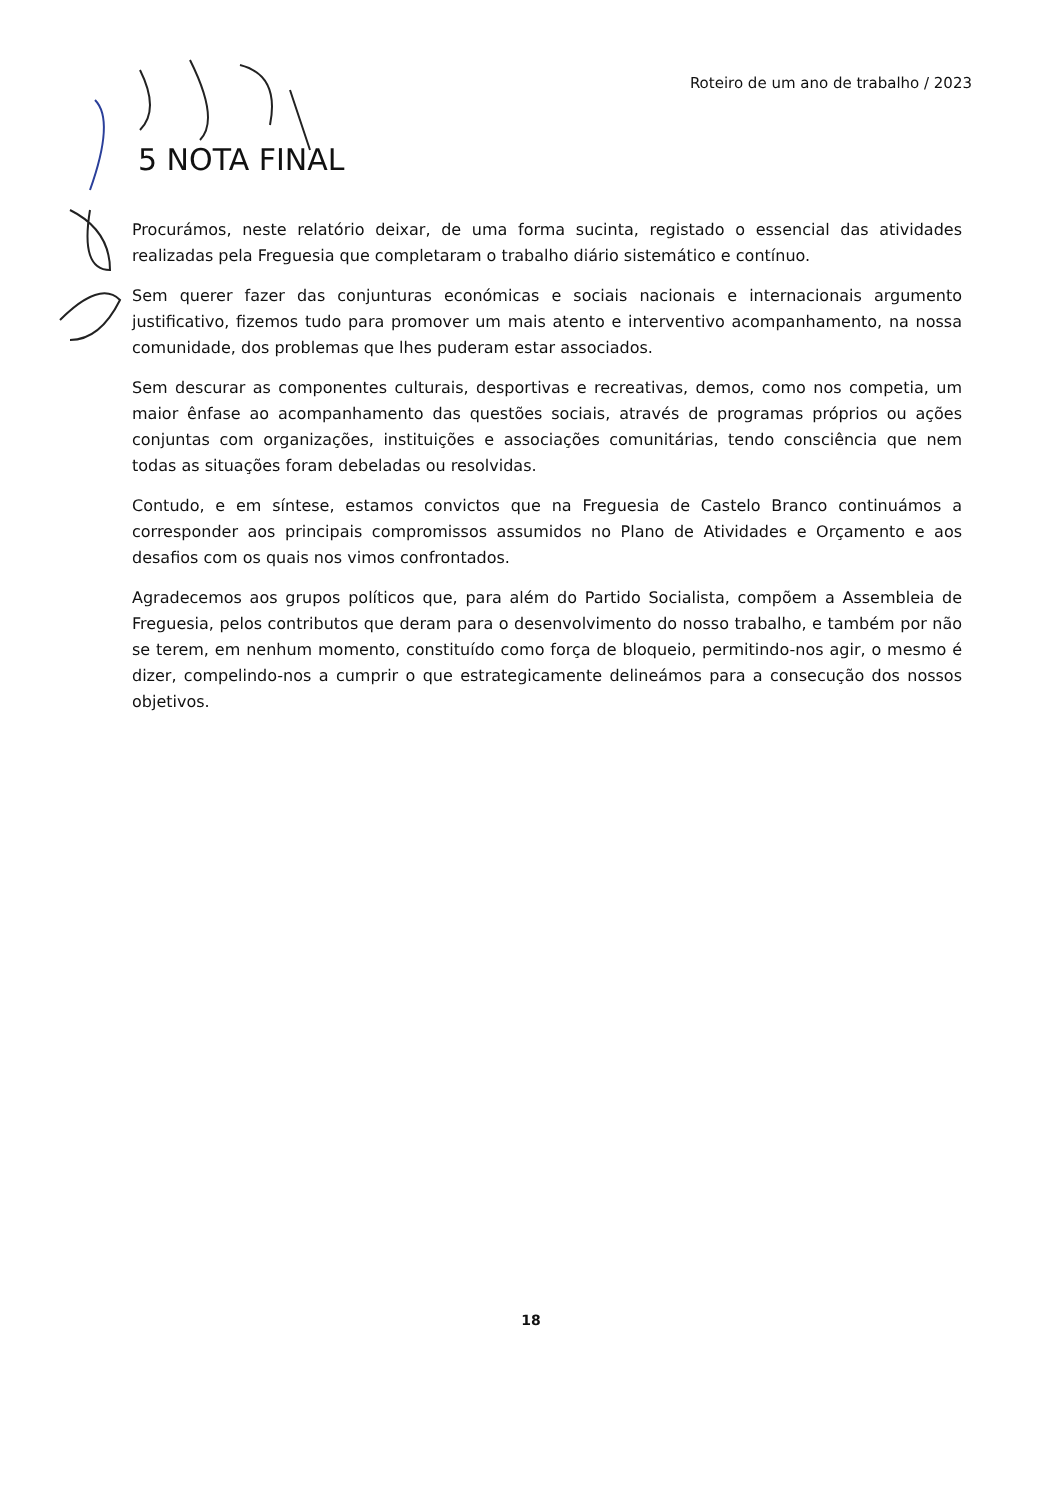Roteiro de um ano de trabalho / 2023
5 NOTA FINAL
Procurámos, neste relatório deixar, de uma forma sucinta, registado o essencial das atividades realizadas pela Freguesia que completaram o trabalho diário sistemático e contínuo.
Sem querer fazer das conjunturas económicas e sociais nacionais e internacionais argumento justificativo, fizemos tudo para promover um mais atento e interventivo acompanhamento, na nossa comunidade, dos problemas que lhes puderam estar associados.
Sem descurar as componentes culturais, desportivas e recreativas, demos, como nos competia, um maior ênfase ao acompanhamento das questões sociais, através de programas próprios ou ações conjuntas com organizações, instituições e associações comunitárias, tendo consciência que nem todas as situações foram debeladas ou resolvidas.
Contudo, e em síntese, estamos convictos que na Freguesia de Castelo Branco continuámos a corresponder aos principais compromissos assumidos no Plano de Atividades e Orçamento e aos desafios com os quais nos vimos confrontados.
Agradecemos aos grupos políticos que, para além do Partido Socialista, compõem a Assembleia de Freguesia, pelos contributos que deram para o desenvolvimento do nosso trabalho, e também por não se terem, em nenhum momento, constituído como força de bloqueio, permitindo-nos agir, o mesmo é dizer, compelindo-nos a cumprir o que estrategicamente delineámos para a consecução dos nossos objetivos.
18